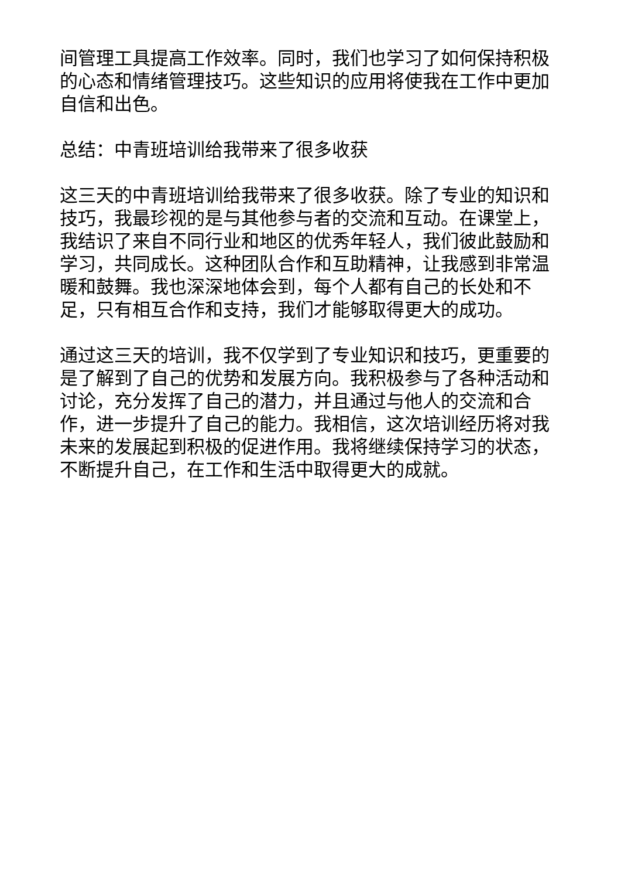间管理工具提高工作效率。同时，我们也学习了如何保持积极的心态和情绪管理技巧。这些知识的应用将使我在工作中更加自信和出色。
总结：中青班培训给我带来了很多收获
这三天的中青班培训给我带来了很多收获。除了专业的知识和技巧，我最珍视的是与其他参与者的交流和互动。在课堂上，我结识了来自不同行业和地区的优秀年轻人，我们彼此鼓励和学习，共同成长。这种团队合作和互助精神，让我感到非常温暖和鼓舞。我也深深地体会到，每个人都有自己的长处和不足，只有相互合作和支持，我们才能够取得更大的成功。
通过这三天的培训，我不仅学到了专业知识和技巧，更重要的是了解到了自己的优势和发展方向。我积极参与了各种活动和讨论，充分发挥了自己的潜力，并且通过与他人的交流和合作，进一步提升了自己的能力。我相信，这次培训经历将对我未来的发展起到积极的促进作用。我将继续保持学习的状态，不断提升自己，在工作和生活中取得更大的成就。